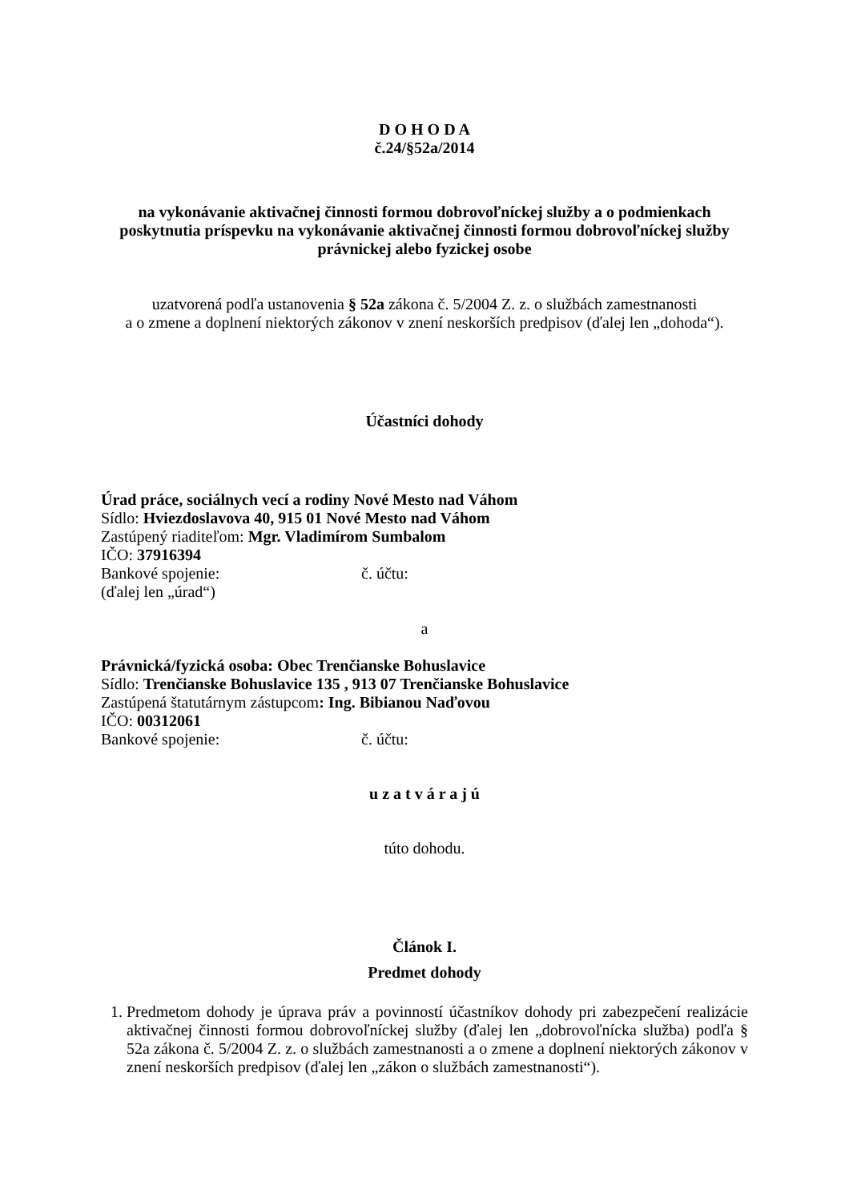D O H O D A
č.24/§52a/2014
na vykonávanie aktivačnej činnosti formou dobrovoľníckej služby a o podmienkach poskytnutia príspevku na vykonávanie aktivačnej činnosti formou dobrovoľníckej služby právnickej alebo fyzickej osobe
uzatvorená podľa ustanovenia § 52a zákona č. 5/2004 Z. z. o službách zamestnanosti
a o zmene a doplnení niektorých zákonov v znení neskorších predpisov (ďalej len „dohoda“).
Účastníci dohody
Úrad práce, sociálnych vecí a rodiny Nové Mesto nad Váhom
Sídlo: Hviezdoslavova 40, 915 01 Nové Mesto nad Váhom
Zastúpený riaditeľom: Mgr. Vladimírom Sumbalom
IČO: 37916394
Bankové spojenie: č. účtu:
(ďalej len „úrad“)
a
Právnická/fyzická osoba: Obec Trenčianske Bohuslavice
Sídlo: Trenčianske Bohuslavice 135 , 913 07 Trenčianske Bohuslavice
Zastúpená štatutárnym zástupcom: Ing. Bibianou Naďovou
IČO: 00312061
Bankové spojenie: č. účtu:
u z a t v á r a j ú
túto dohodu.
Článok I.
Predmet dohody
1. Predmetom dohody je úprava práv a povinností účastníkov dohody pri zabezpečení realizácie aktivačnej činnosti formou dobrovoľníckej služby (ďalej len „dobrovoľnícka služba) podľa § 52a zákona č. 5/2004 Z. z. o službách zamestnanosti a o zmene a doplnení niektorých zákonov v znení neskorších predpisov (ďalej len „zákon o službách zamestnanosti“).